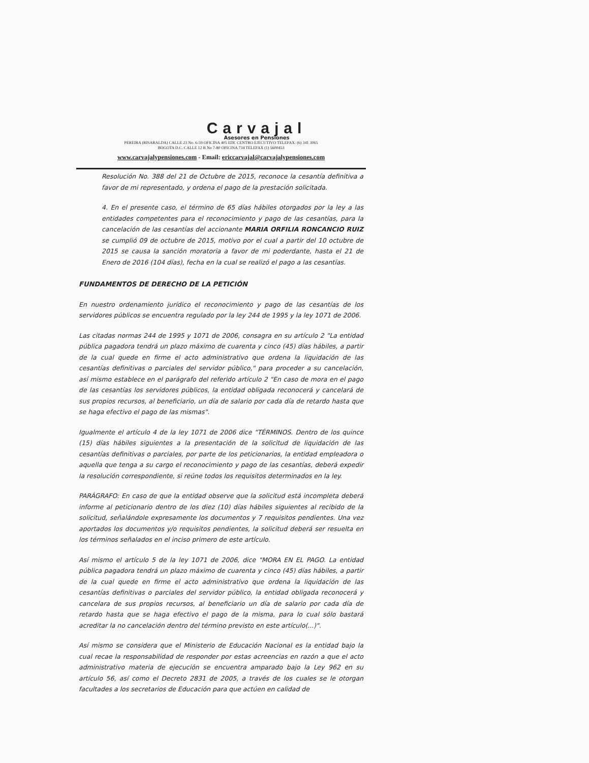Carvajal
Asesores en Pensiones
PEREIRA (RISARALDA) CALLE 23 No. 6-59 OFICINA 405 EDI. CENTRO EJECUTIVO TELEFAX: (6) 341 3065
BOGOTA D.C. CALLE 12 B No 7-80 OFICINA 734 TELEFAX (1) 5600453
www.carvajalypensiones.com - Email: ericcarvajal@carvajalypensiones.com
Resolución No. 388 del 21 de Octubre de 2015, reconoce la cesantía definitiva a favor de mi representado, y ordena el pago de la prestación solicitada.
4. En el presente caso, el término de 65 días hábiles otorgados por la ley a las entidades competentes para el reconocimiento y pago de las cesantías, para la cancelación de las cesantías del accionante MARIA ORFILIA RONCANCIO RUIZ se cumplió 09 de octubre de 2015, motivo por el cual a partir del 10 octubre de 2015 se causa la sanción moratoria a favor de mi poderdante, hasta el 21 de Enero de 2016 (104 días), fecha en la cual se realizó el pago a las cesantías.
FUNDAMENTOS DE DERECHO DE LA PETICIÓN
En nuestro ordenamiento jurídico el reconocimiento y pago de las cesantías de los servidores públicos se encuentra regulado por la ley 244 de 1995 y la ley 1071 de 2006.
Las citadas normas 244 de 1995 y 1071 de 2006, consagra en su artículo 2 "La entidad pública pagadora tendrá un plazo máximo de cuarenta y cinco (45) días hábiles, a partir de la cual quede en firme el acto administrativo que ordena la liquidación de las cesantías definitivas o parciales del servidor público," para proceder a su cancelación, así mismo establece en el parágrafo del referido artículo 2 "En caso de mora en el pago de las cesantías los servidores públicos, la entidad obligada reconocerá y cancelará de sus propios recursos, al beneficiario, un día de salario por cada día de retardo hasta que se haga efectivo el pago de las mismas".
Igualmente el artículo 4 de la ley 1071 de 2006 dice "TÉRMINOS. Dentro de los quince (15) días hábiles siguientes a la presentación de la solicitud de liquidación de las cesantías definitivas o parciales, por parte de los peticionarios, la entidad empleadora o aquella que tenga a su cargo el reconocimiento y pago de las cesantías, deberá expedir la resolución correspondiente, si reúne todos los requisitos determinados en la ley.
PARÁGRAFO: En caso de que la entidad observe que la solicitud está incompleta deberá informe al peticionario dentro de los diez (10) días hábiles siguientes al recibido de la solicitud, señalándole expresamente los documentos y 7 requisitos pendientes. Una vez aportados los documentos y/o requisitos pendientes, la solicitud deberá ser resuelta en los términos señalados en el inciso primero de este artículo.
Así mismo el artículo 5 de la ley 1071 de 2006, dice "MORA EN EL PAGO. La entidad pública pagadora tendrá un plazo máximo de cuarenta y cinco (45) días hábiles, a partir de la cual quede en firme el acto administrativo que ordena la liquidación de las cesantías definitivas o parciales del servidor público, la entidad obligada reconocerá y cancelara de sus propios recursos, al beneficiario un día de salario por cada día de retardo hasta que se haga efectivo el pago de la misma, para lo cual sólo bastará acreditar la no cancelación dentro del término previsto en este artículo(...)".
Así mismo se considera que el Ministerio de Educación Nacional es la entidad bajo la cual recae la responsabilidad de responder por estas acreencias en razón a que el acto administrativo materia de ejecución se encuentra amparado bajo la Ley 962 en su artículo 56, así como el Decreto 2831 de 2005, a través de los cuales se le otorgan facultades a los secretarios de Educación para que actúen en calidad de